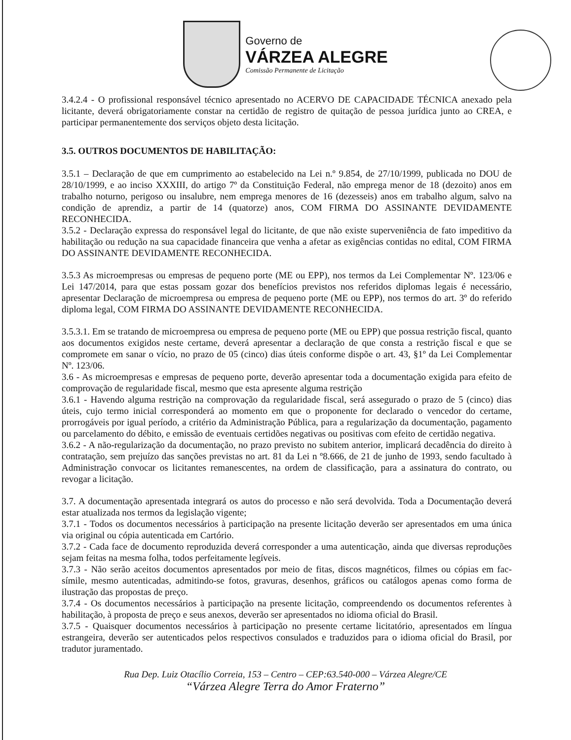Governo de
VÁRZEA ALEGRE
Comissão Permanente de Licitação
3.4.2.4 - O profissional responsável técnico apresentado no ACERVO DE CAPACIDADE TÉCNICA anexado pela licitante, deverá obrigatoriamente constar na certidão de registro de quitação de pessoa jurídica junto ao CREA, e participar permanentemente dos serviços objeto desta licitação.
3.5. OUTROS DOCUMENTOS DE HABILITAÇÃO:
3.5.1 – Declaração de que em cumprimento ao estabelecido na Lei n.º 9.854, de 27/10/1999, publicada no DOU de 28/10/1999, e ao inciso XXXIII, do artigo 7º da Constituição Federal, não emprega menor de 18 (dezoito) anos em trabalho noturno, perigoso ou insalubre, nem emprega menores de 16 (dezesseis) anos em trabalho algum, salvo na condição de aprendiz, a partir de 14 (quatorze) anos, COM FIRMA DO ASSINANTE DEVIDAMENTE RECONHECIDA.
3.5.2 - Declaração expressa do responsável legal do licitante, de que não existe superveniência de fato impeditivo da habilitação ou redução na sua capacidade financeira que venha a afetar as exigências contidas no edital, COM FIRMA DO ASSINANTE DEVIDAMENTE RECONHECIDA.
3.5.3 As microempresas ou empresas de pequeno porte (ME ou EPP), nos termos da Lei Complementar Nº. 123/06 e Lei 147/2014, para que estas possam gozar dos benefícios previstos nos referidos diplomas legais é necessário, apresentar Declaração de microempresa ou empresa de pequeno porte (ME ou EPP), nos termos do art. 3º do referido diploma legal, COM FIRMA DO ASSINANTE DEVIDAMENTE RECONHECIDA.
3.5.3.1. Em se tratando de microempresa ou empresa de pequeno porte (ME ou EPP) que possua restrição fiscal, quanto aos documentos exigidos neste certame, deverá apresentar a declaração de que consta a restrição fiscal e que se compromete em sanar o vício, no prazo de 05 (cinco) dias úteis conforme dispõe o art. 43, §1º da Lei Complementar Nº. 123/06.
3.6 - As microempresas e empresas de pequeno porte, deverão apresentar toda a documentação exigida para efeito de comprovação de regularidade fiscal, mesmo que esta apresente alguma restrição
3.6.1 - Havendo alguma restrição na comprovação da regularidade fiscal, será assegurado o prazo de 5 (cinco) dias úteis, cujo termo inicial corresponderá ao momento em que o proponente for declarado o vencedor do certame, prorrogáveis por igual período, a critério da Administração Pública, para a regularização da documentação, pagamento ou parcelamento do débito, e emissão de eventuais certidões negativas ou positivas com efeito de certidão negativa.
3.6.2 - A não-regularização da documentação, no prazo previsto no subitem anterior, implicará decadência do direito à contratação, sem prejuízo das sanções previstas no art. 81 da Lei n º8.666, de 21 de junho de 1993, sendo facultado à Administração convocar os licitantes remanescentes, na ordem de classificação, para a assinatura do contrato, ou revogar a licitação.
3.7. A documentação apresentada integrará os autos do processo e não será devolvida. Toda a Documentação deverá estar atualizada nos termos da legislação vigente;
3.7.1 - Todos os documentos necessários à participação na presente licitação deverão ser apresentados em uma única via original ou cópia autenticada em Cartório.
3.7.2 - Cada face de documento reproduzida deverá corresponder a uma autenticação, ainda que diversas reproduções sejam feitas na mesma folha, todos perfeitamente legíveis.
3.7.3 - Não serão aceitos documentos apresentados por meio de fitas, discos magnéticos, filmes ou cópias em fac-símile, mesmo autenticadas, admitindo-se fotos, gravuras, desenhos, gráficos ou catálogos apenas como forma de ilustração das propostas de preço.
3.7.4 - Os documentos necessários à participação na presente licitação, compreendendo os documentos referentes à habilitação, à proposta de preço e seus anexos, deverão ser apresentados no idioma oficial do Brasil.
3.7.5 - Quaisquer documentos necessários à participação no presente certame licitatório, apresentados em língua estrangeira, deverão ser autenticados pelos respectivos consulados e traduzidos para o idioma oficial do Brasil, por tradutor juramentado.
Rua Dep. Luiz Otacílio Correia, 153 – Centro – CEP:63.540-000 – Várzea Alegre/CE
“Várzea Alegre Terra do Amor Fraterno”